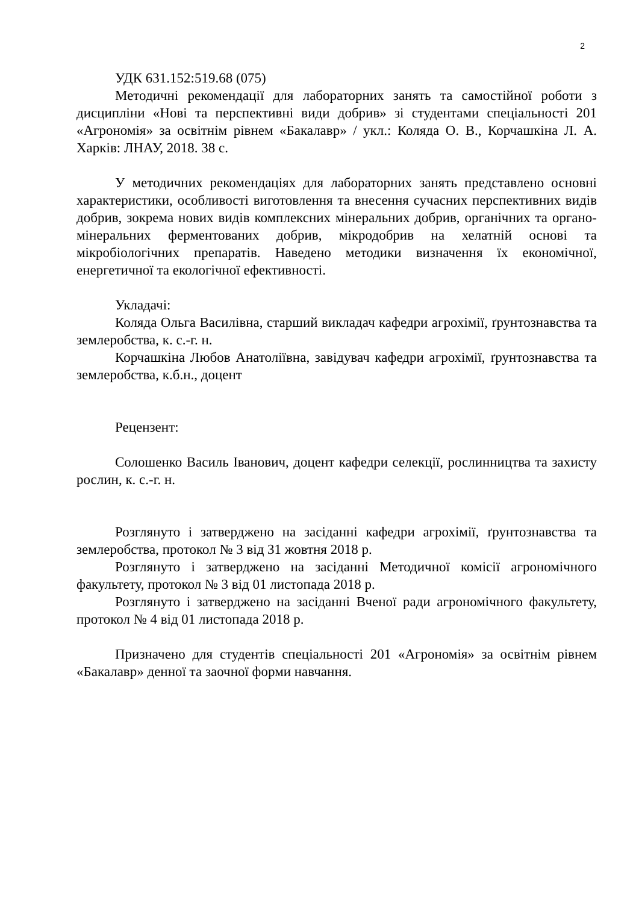2
УДК 631.152:519.68 (075)
Методичні рекомендації для лабораторних занять та самостійної роботи з дисципліни «Нові та перспективні види добрив» зі студентами спеціальності 201 «Агрономія» за освітнім рівнем «Бакалавр» / укл.: Коляда О. В., Корчашкіна Л. А. Харків: ЛНАУ, 2018. 38 с.
У методичних рекомендаціях для лабораторних занять представлено основні характеристики, особливості виготовлення та внесення сучасних перспективних видів добрив, зокрема нових видів комплексних мінеральних добрив, органічних та органо-мінеральних ферментованих добрив, мікродобрив на хелатній основі та мікробіологічних препаратів. Наведено методики визначення їх економічної, енергетичної та екологічної ефективності.
Укладачі:
Коляда Ольга Василівна, старший викладач кафедри агрохімії, ґрунтознавства та землеробства, к. с.-г. н.
Корчашкіна Любов Анатоліївна, завідувач кафедри агрохімії, ґрунтознавства та землеробства, к.б.н., доцент
Рецензент:
Солошенко Василь Іванович, доцент кафедри селекції, рослинництва та захисту рослин, к. с.-г. н.
Розглянуто і затверджено на засіданні кафедри агрохімії, ґрунтознавства та землеробства, протокол № 3 від 31 жовтня 2018 р.
Розглянуто і затверджено на засіданні Методичної комісії агрономічного факультету, протокол № 3 від 01 листопада 2018 р.
Розглянуто і затверджено на засіданні Вченої ради агрономічного факультету, протокол № 4 від 01 листопада 2018 р.
Призначено для студентів спеціальності 201 «Агрономія» за освітнім рівнем «Бакалавр» денної та заочної форми навчання.